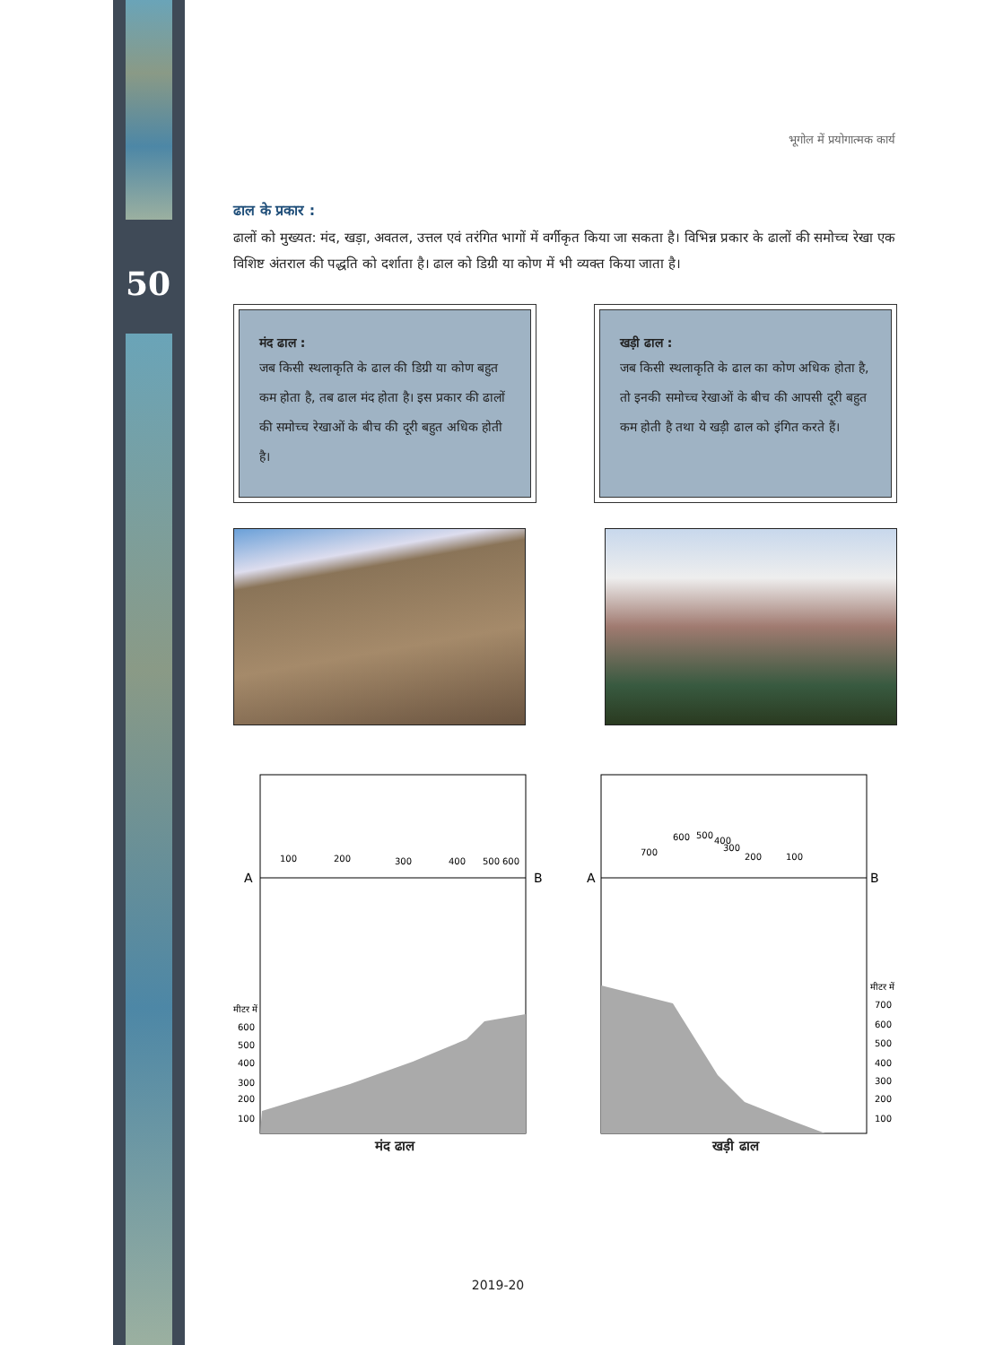50
भूगोल में प्रयोगात्मक कार्य
ढाल के प्रकार :
ढालों को मुख्यत: मंद, खड़ा, अवतल, उत्तल एवं तरंगित भागों में वर्गीकृत किया जा सकता है। विभिन्न प्रकार के ढालों की समोच्च रेखा एक विशिष्ट अंतराल की पद्धति को दर्शाता है। ढाल को डिग्री या कोण में भी व्यक्त किया जाता है।
मंद ढाल :
जब किसी स्थलाकृति के ढाल की डिग्री या कोण बहुत कम होता है, तब ढाल मंद होता है। इस प्रकार की ढालों की समोच्च रेखाओं के बीच की दूरी बहुत अधिक होती है।
खड़ी ढाल :
जब किसी स्थलाकृति के ढाल का कोण अधिक होता है, तो इनकी समोच्च रेखाओं के बीच की आपसी दूरी बहुत कम होती है तथा ये खड़ी ढाल को इंगित करते हैं।
A
B
100
200
300
400
500
600
मीटर में
600
500
400
300
200
100
मंद ढाल
A
B
700
600
500
400
300
200
100
मीटर में
700
600
500
400
300
200
100
खड़ी ढाल
2019-20